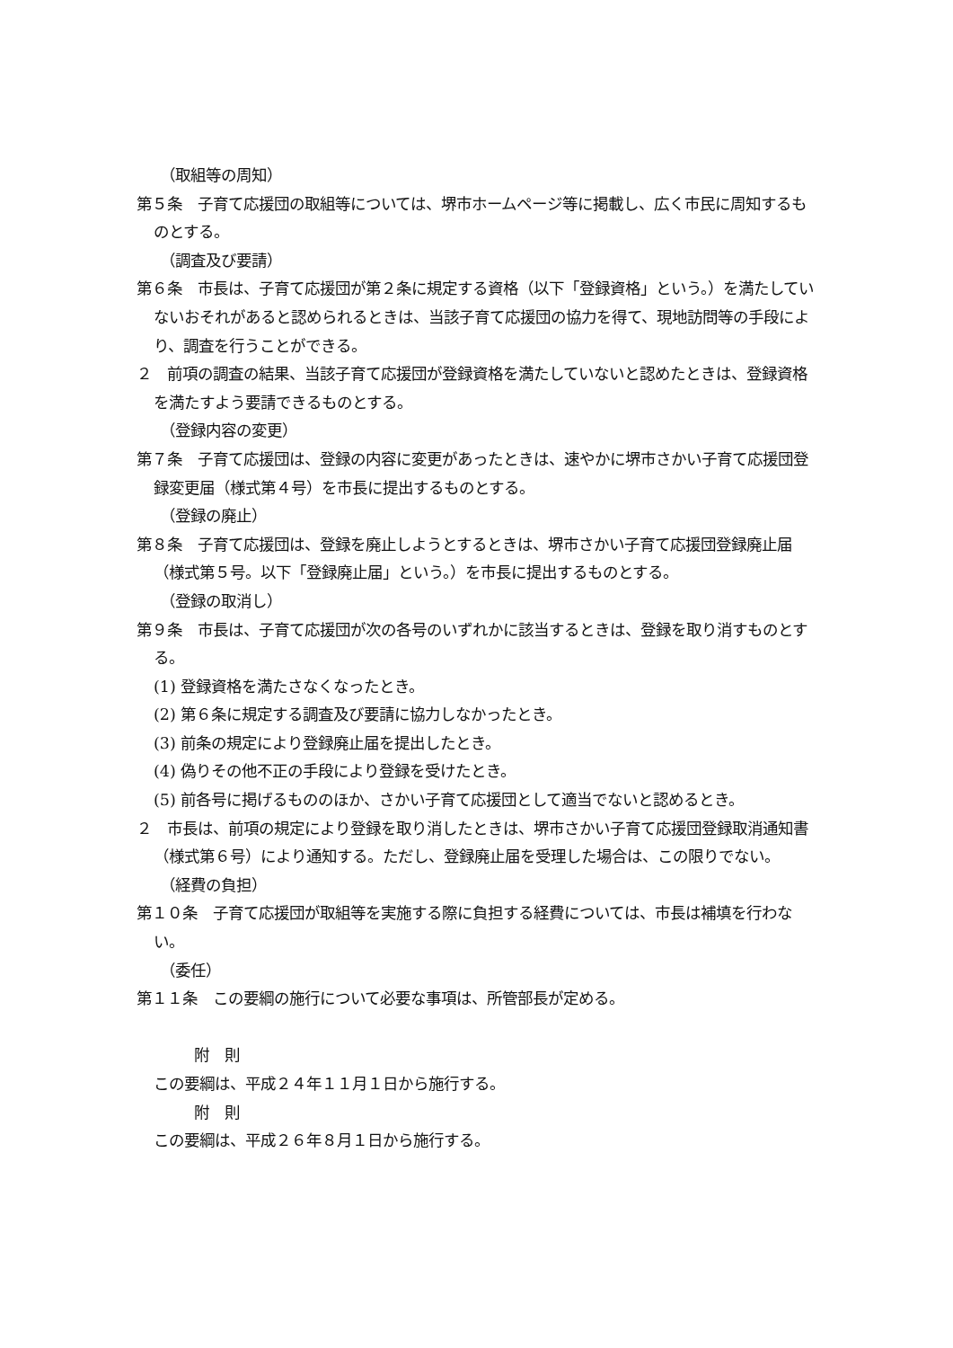（取組等の周知）
第５条　子育て応援団の取組等については、堺市ホームページ等に掲載し、広く市民に周知するものとする。
（調査及び要請）
第６条　市長は、子育て応援団が第２条に規定する資格（以下「登録資格」という。）を満たしていないおそれがあると認められるときは、当該子育て応援団の協力を得て、現地訪問等の手段により、調査を行うことができる。
２　前項の調査の結果、当該子育て応援団が登録資格を満たしていないと認めたときは、登録資格を満たすよう要請できるものとする。
（登録内容の変更）
第７条　子育て応援団は、登録の内容に変更があったときは、速やかに堺市さかい子育て応援団登録変更届（様式第４号）を市長に提出するものとする。
（登録の廃止）
第８条　子育て応援団は、登録を廃止しようとするときは、堺市さかい子育て応援団登録廃止届（様式第５号。以下「登録廃止届」という。）を市長に提出するものとする。
（登録の取消し）
第９条　市長は、子育て応援団が次の各号のいずれかに該当するときは、登録を取り消すものとする。
(1) 登録資格を満たさなくなったとき。
(2) 第６条に規定する調査及び要請に協力しなかったとき。
(3) 前条の規定により登録廃止届を提出したとき。
(4) 偽りその他不正の手段により登録を受けたとき。
(5) 前各号に掲げるもののほか、さかい子育て応援団として適当でないと認めるとき。
２　市長は、前項の規定により登録を取り消したときは、堺市さかい子育て応援団登録取消通知書（様式第６号）により通知する。ただし、登録廃止届を受理した場合は、この限りでない。
（経費の負担）
第１０条　子育て応援団が取組等を実施する際に負担する経費については、市長は補填を行わない。
（委任）
第１１条　この要綱の施行について必要な事項は、所管部長が定める。
附　則
この要綱は、平成２４年１１月１日から施行する。
附　則
この要綱は、平成２６年８月１日から施行する。